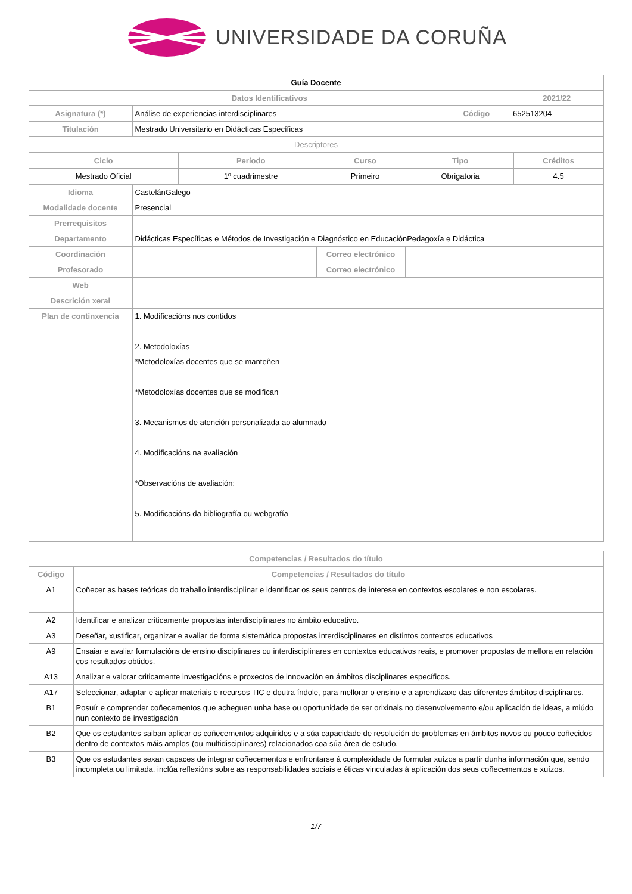UNIVERSIDADE DA CORUÑA
| Guía Docente | | | | |
| Datos Identificativos | | | | 2021/22 |
| Asignatura (*) | Análise de experiencias interdisciplinares | Código | 652513204 | |
| Titulación | Mestrado Universitario en Didácticas Específicas | | | |
| Descriptores | | | | |
| Ciclo | Período | Curso | Tipo | Créditos |
| Mestrado Oficial | 1º cuadrimestre | Primeiro | Obrigatoria | 4.5 |
| Idioma | CastelánGalego | | |
| Modalidade docente | Presencial | | |
| Prerrequisitos | | | |
| Departamento | Didácticas Específicas e Métodos de Investigación e Diagnóstico en EducaciónPedagoxía e Didáctica | | |
| Coordinación | | Correo electrónico | |
| Profesorado | | Correo electrónico | |
| Web | | | |
| Descrición xeral | | | |
| Plan de continxencia | 1. Modificacións nos contidos 2. Metodoloxías *Metodoloxías docentes que se manteñen *Metodoloxías docentes que se modifican 3. Mecanismos de atención personalizada ao alumnado 4. Modificacións na avaliación *Observacións de avaliación: 5. Modificacións da bibliografía ou webgrafía | | |
| Competencias / Resultados do título | |
| Código | Competencias / Resultados do título |
| A1 | Coñecer as bases teóricas do traballo interdisciplinar e identificar os seus centros de interese en contextos escolares e non escolares. |
| A2 | Identificar e analizar criticamente propostas interdisciplinares no ámbito educativo. |
| A3 | Deseñar, xustificar, organizar e avaliar de forma sistemática propostas interdisciplinares en distintos contextos educativos |
| A9 | Ensaiar e avaliar formulacións de ensino disciplinares ou interdisciplinares en contextos educativos reais, e promover propostas de mellora en relación cos resultados obtidos. |
| A13 | Analizar e valorar criticamente investigacións e proxectos de innovación en ámbitos disciplinares específicos. |
| A17 | Seleccionar, adaptar e aplicar materiais e recursos TIC e doutra índole, para mellorar o ensino e a aprendizaxe das diferentes ámbitos disciplinares. |
| B1 | Posuír e comprender coñecementos que acheguen unha base ou oportunidade de ser orixinais no desenvolvemento e/ou aplicación de ideas, a miúdo nun contexto de investigación |
| B2 | Que os estudantes saiban aplicar os coñecementos adquiridos e a súa capacidade de resolución de problemas en ámbitos novos ou pouco coñecidos dentro de contextos máis amplos (ou multidisciplinares) relacionados coa súa área de estudo. |
| B3 | Que os estudantes sexan capaces de integrar coñecementos e enfrontarse á complexidade de formular xuízos a partir dunha información que, sendo incompleta ou limitada, inclúa reflexións sobre as responsabilidades sociais e éticas vinculadas á aplicación dos seus coñecementos e xuízos. |
1/7